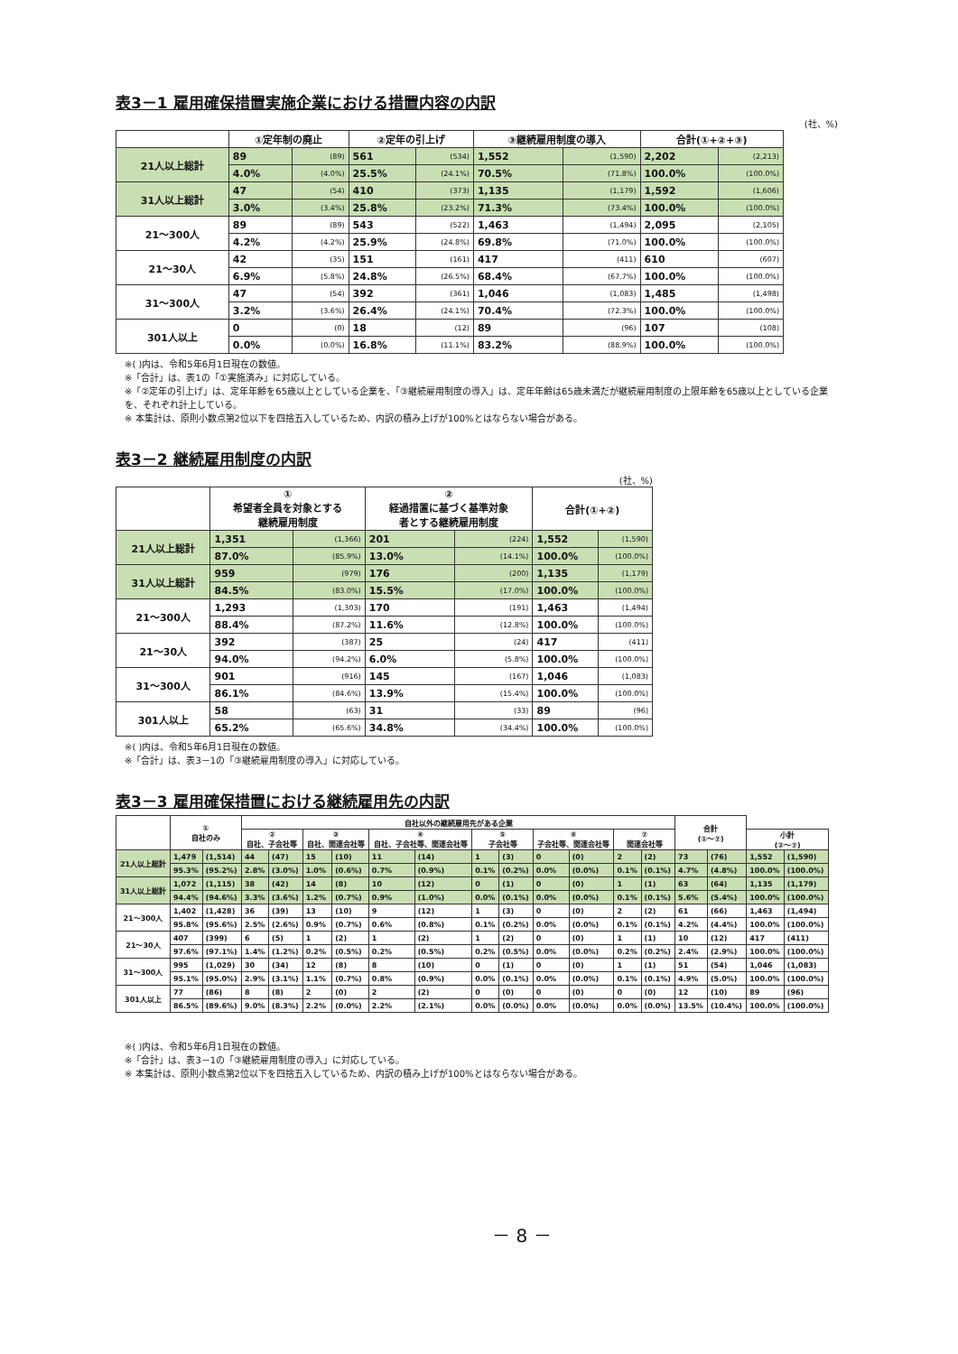表3－1 雇用確保措置実施企業における措置内容の内訳
(社、%)
| | ①定年制の廃止 | | ②定年の引上げ | | ③継続雇用制度の導入 | | 合計(①+②+③) | |
| --- | --- | --- | --- | --- | --- | --- | --- | --- |
| 21人以上総計 | 89 | (89) | 561 | (534) | 1,552 | (1,590) | 2,202 | (2,213) |
| | 4.0% | (4.0%) | 25.5% | (24.1%) | 70.5% | (71.8%) | 100.0% | (100.0%) |
| 31人以上総計 | 47 | (54) | 410 | (373) | 1,135 | (1,179) | 1,592 | (1,606) |
| | 3.0% | (3.4%) | 25.8% | (23.2%) | 71.3% | (73.4%) | 100.0% | (100.0%) |
| 21～300人 | 89 | (89) | 543 | (522) | 1,463 | (1,494) | 2,095 | (2,105) |
| | 4.2% | (4.2%) | 25.9% | (24.8%) | 69.8% | (71.0%) | 100.0% | (100.0%) |
| 21～30人 | 42 | (35) | 151 | (161) | 417 | (411) | 610 | (607) |
| | 6.9% | (5.8%) | 24.8% | (26.5%) | 68.4% | (67.7%) | 100.0% | (100.0%) |
| 31～300人 | 47 | (54) | 392 | (361) | 1,046 | (1,083) | 1,485 | (1,498) |
| | 3.2% | (3.6%) | 26.4% | (24.1%) | 70.4% | (72.3%) | 100.0% | (100.0%) |
| 301人以上 | 0 | (0) | 18 | (12) | 89 | (96) | 107 | (108) |
| | 0.0% | (0.0%) | 16.8% | (11.1%) | 83.2% | (88.9%) | 100.0% | (100.0%) |
※( )内は、令和5年6月1日現在の数値。
※「合計」は、表1の「①実施済み」に対応している。
※「②定年の引上げ」は、定年年齢を65歳以上としている企業を、「③継続雇用制度の導入」は、定年年齢は65歳未満だが継続雇用制度の上限年齢を65歳以上としている企業を、それぞれ計上している。
※ 本集計は、原則小数点第2位以下を四捨五入しているため、内訳の積み上げが100%とはならない場合がある。
表3－2 継続雇用制度の内訳
(社、%)
| | ① 希望者全員を対象とする 継続雇用制度 | | ② 経過措置に基づく基準対象 者とする継続雇用制度 | | 合計(①+②) | |
| --- | --- | --- | --- | --- | --- | --- |
| 21人以上総計 | 1,351 | (1,366) | 201 | (224) | 1,552 | (1,590) |
| | 87.0% | (85.9%) | 13.0% | (14.1%) | 100.0% | (100.0%) |
| 31人以上総計 | 959 | (979) | 176 | (200) | 1,135 | (1,179) |
| | 84.5% | (83.0%) | 15.5% | (17.0%) | 100.0% | (100.0%) |
| 21～300人 | 1,293 | (1,303) | 170 | (191) | 1,463 | (1,494) |
| | 88.4% | (87.2%) | 11.6% | (12.8%) | 100.0% | (100.0%) |
| 21～30人 | 392 | (387) | 25 | (24) | 417 | (411) |
| | 94.0% | (94.2%) | 6.0% | (5.8%) | 100.0% | (100.0%) |
| 31～300人 | 901 | (916) | 145 | (167) | 1,046 | (1,083) |
| | 86.1% | (84.6%) | 13.9% | (15.4%) | 100.0% | (100.0%) |
| 301人以上 | 58 | (63) | 31 | (33) | 89 | (96) |
| | 65.2% | (65.6%) | 34.8% | (34.4%) | 100.0% | (100.0%) |
※( )内は、令和5年6月1日現在の数値。
※「合計」は、表3－1の「③継続雇用制度の導入」に対応している。
表3－3 雇用確保措置における継続雇用先の内訳
| | ① 自社のみ | | 自社以外の継続雇用先がある企業 | | | | | | | | | | | | 合計 (①～⑦) | | | |
| --- | --- | --- | --- | --- | --- | --- | --- | --- | --- | --- | --- | --- | --- | --- | --- | --- | --- | --- |
| | | | ② 自社、子会社等 | | ③ 自社、関連会社等 | | ④ 自社、子会社等、関連会社等 | | ⑤ 子会社等 | | ⑥ 子会社等、関連会社等 | | ⑦ 関連会社等 | | | | 小計 (②～⑦) | |
| 21人以上総計 | 1,479 | (1,514) | 44 | (47) | 15 | (10) | 11 | (14) | 1 | (3) | 0 | (0) | 2 | (2) | 73 | (76) | 1,552 | (1,590) |
| | 95.3% | (95.2%) | 2.8% | (3.0%) | 1.0% | (0.6%) | 0.7% | (0.9%) | 0.1% | (0.2%) | 0.0% | (0.0%) | 0.1% | (0.1%) | 4.7% | (4.8%) | 100.0% | (100.0%) |
| 31人以上総計 | 1,072 | (1,115) | 38 | (42) | 14 | (8) | 10 | (12) | 0 | (1) | 0 | (0) | 1 | (1) | 63 | (64) | 1,135 | (1,179) |
| | 94.4% | (94.6%) | 3.3% | (3.6%) | 1.2% | (0.7%) | 0.9% | (1.0%) | 0.0% | (0.1%) | 0.0% | (0.0%) | 0.1% | (0.1%) | 5.6% | (5.4%) | 100.0% | (100.0%) |
| 21～300人 | 1,402 | (1,428) | 36 | (39) | 13 | (10) | 9 | (12) | 1 | (3) | 0 | (0) | 2 | (2) | 61 | (66) | 1,463 | (1,494) |
| | 95.8% | (95.6%) | 2.5% | (2.6%) | 0.9% | (0.7%) | 0.6% | (0.8%) | 0.1% | (0.2%) | 0.0% | (0.0%) | 0.1% | (0.1%) | 4.2% | (4.4%) | 100.0% | (100.0%) |
| 21～30人 | 407 | (399) | 6 | (5) | 1 | (2) | 1 | (2) | 1 | (2) | 0 | (0) | 1 | (1) | 10 | (12) | 417 | (411) |
| | 97.6% | (97.1%) | 1.4% | (1.2%) | 0.2% | (0.5%) | 0.2% | (0.5%) | 0.2% | (0.5%) | 0.0% | (0.0%) | 0.2% | (0.2%) | 2.4% | (2.9%) | 100.0% | (100.0%) |
| 31～300人 | 995 | (1,029) | 30 | (34) | 12 | (8) | 8 | (10) | 0 | (1) | 0 | (0) | 1 | (1) | 51 | (54) | 1,046 | (1,083) |
| | 95.1% | (95.0%) | 2.9% | (3.1%) | 1.1% | (0.7%) | 0.8% | (0.9%) | 0.0% | (0.1%) | 0.0% | (0.0%) | 0.1% | (0.1%) | 4.9% | (5.0%) | 100.0% | (100.0%) |
| 301人以上 | 77 | (86) | 8 | (8) | 2 | (0) | 2 | (2) | 0 | (0) | 0 | (0) | 0 | (0) | 12 | (10) | 89 | (96) |
| | 86.5% | (89.6%) | 9.0% | (8.3%) | 2.2% | (0.0%) | 2.2% | (2.1%) | 0.0% | (0.0%) | 0.0% | (0.0%) | 0.0% | (0.0%) | 13.5% | (10.4%) | 100.0% | (100.0%) |
※( )内は、令和5年6月1日現在の数値。
※「合計」は、表3－1の「③継続雇用制度の導入」に対応している。
※ 本集計は、原則小数点第2位以下を四捨五入しているため、内訳の積み上げが100%とはならない場合がある。
－ 8 －